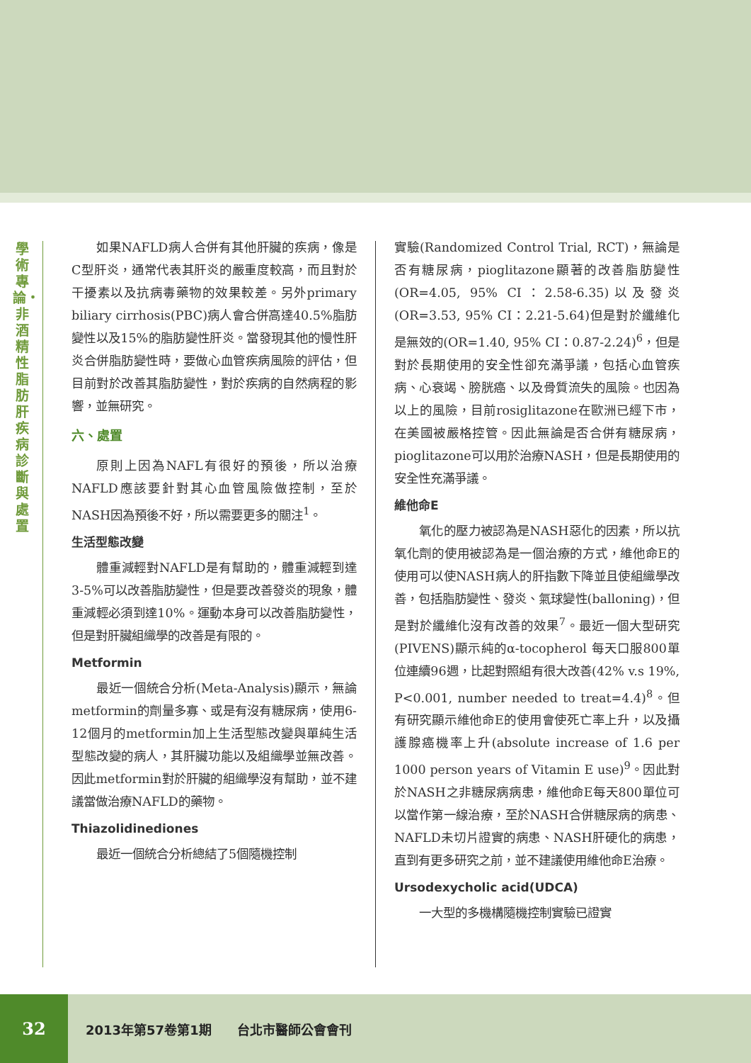學術專論・非酒精性脂肪肝疾病診斷與處置
如果NAFLD病人合併有其他肝臟的疾病，像是C型肝炎，通常代表其肝炎的嚴重度較高，而且對於干擾素以及抗病毒藥物的效果較差。另外primary biliary cirrhosis(PBC)病人會合併高達40.5%脂肪變性以及15%的脂肪變性肝炎。當發現其他的慢性肝炎合併脂肪變性時，要做心血管疾病風險的評估，但目前對於改善其脂肪變性，對於疾病的自然病程的影響，並無研究。
六、處置
原則上因為NAFL有很好的預後，所以治療NAFLD應該要針對其心血管風險做控制，至於NASH因為預後不好，所以需要更多的關注<sup>1</sup>。
生活型態改變
體重減輕對NAFLD是有幫助的，體重減輕到達3-5%可以改善脂肪變性，但是要改善發炎的現象，體重減輕必須到達10%。運動本身可以改善脂肪變性，但是對肝臟組織學的改善是有限的。
Metformin
最近一個統合分析(Meta-Analysis)顯示，無論metformin的劑量多寡、或是有沒有糖尿病，使用6-12個月的metformin加上生活型態改變與單純生活型態改變的病人，其肝臟功能以及組織學並無改善。因此metformin對於肝臟的組織學沒有幫助，並不建議當做治療NAFLD的藥物。
Thiazolidinediones
最近一個統合分析總結了5個隨機控制
實驗(Randomized Control Trial, RCT)，無論是否有糖尿病，pioglitazone顯著的改善脂肪變性(OR=4.05, 95% CI：2.58-6.35)以及發炎(OR=3.53, 95% CI：2.21-5.64)但是對於纖維化是無效的(OR=1.40, 95% CI：0.87-2.24)<sup>6</sup>，但是對於長期使用的安全性卻充滿爭議，包括心血管疾病、心衰竭、膀胱癌、以及骨質流失的風險。也因為以上的風險，目前rosiglitazone在歐洲已經下市，在美國被嚴格控管。因此無論是否合併有糖尿病，pioglitazone可以用於治療NASH，但是長期使用的安全性充滿爭議。
維他命E
氧化的壓力被認為是NASH惡化的因素，所以抗氧化劑的使用被認為是一個治療的方式，維他命E的使用可以使NASH病人的肝指數下降並且使組織學改善，包括脂肪變性、發炎、氣球變性(balloning)，但是對於纖維化沒有改善的效果<sup>7</sup>。最近一個大型研究(PIVENS)顯示純的α-tocopherol 每天口服800單位連續96週，比起對照組有很大改善(42% v.s 19%, P<0.001, number needed to treat=4.4)<sup>8</sup>。但有研究顯示維他命E的使用會使死亡率上升，以及攝護腺癌機率上升(absolute increase of 1.6 per 1000 person years of Vitamin E use)<sup>9</sup>。因此對於NASH之非糖尿病病患，維他命E每天800單位可以當作第一線治療，至於NASH合併糖尿病的病患、NAFLD未切片證實的病患、NASH肝硬化的病患，直到有更多研究之前，並不建議使用維他命E治療。
Ursodexycholic acid(UDCA)
一大型的多機構隨機控制實驗已證實
32
2013年第57卷第1期　　台北市醫師公會會刊